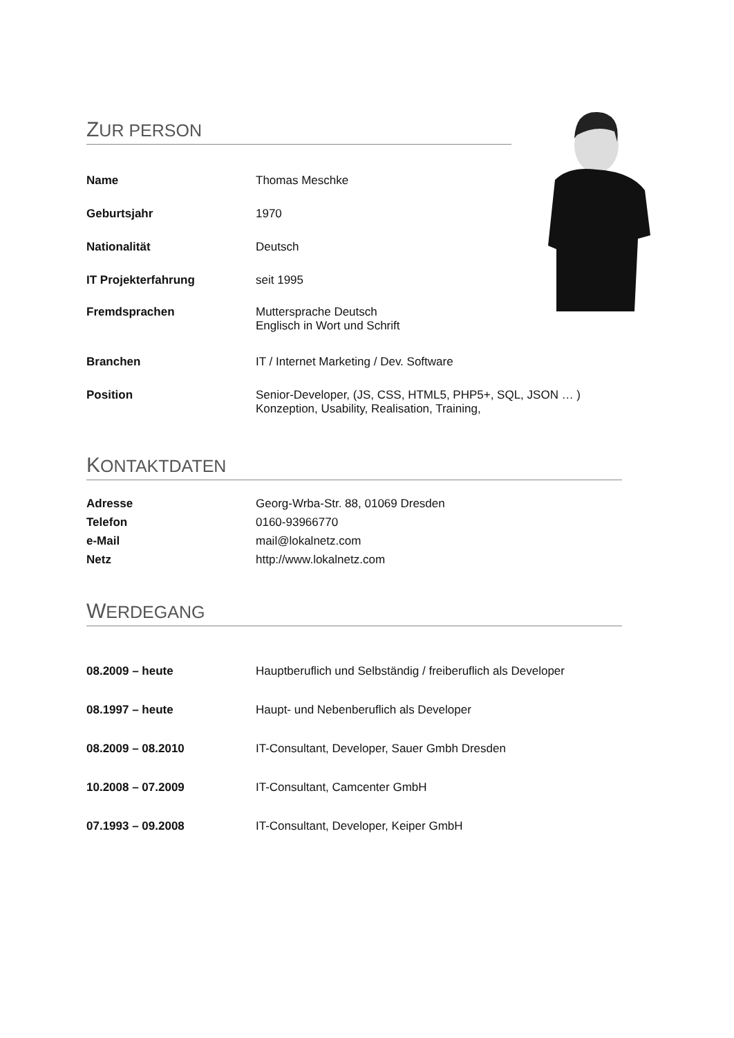ZUR PERSON
| Name | Thomas Meschke |
| Geburtsjahr | 1970 |
| Nationalität | Deutsch |
| IT Projekterfahrung | seit 1995 |
| Fremdsprachen | Muttersprache Deutsch Englisch in Wort und Schrift |
| Branchen | IT / Internet Marketing / Dev. Software |
| Position | Senior-Developer, (JS, CSS, HTML5, PHP5+, SQL, JSON … ) Konzeption, Usability, Realisation, Training, |
KONTAKTDATEN
| Adresse | Georg-Wrba-Str. 88, 01069 Dresden |
| Telefon | 0160-93966770 |
| e-Mail | mail@lokalnetz.com |
| Netz | http://www.lokalnetz.com |
WERDEGANG
| 08.2009 – heute | Hauptberuflich und Selbständig / freiberuflich als Developer |
| 08.1997 – heute | Haupt- und Nebenberuflich als Developer |
| 08.2009 – 08.2010 | IT-Consultant, Developer, Sauer Gmbh Dresden |
| 10.2008 – 07.2009 | IT-Consultant, Camcenter GmbH |
| 07.1993 – 09.2008 | IT-Consultant, Developer, Keiper GmbH |